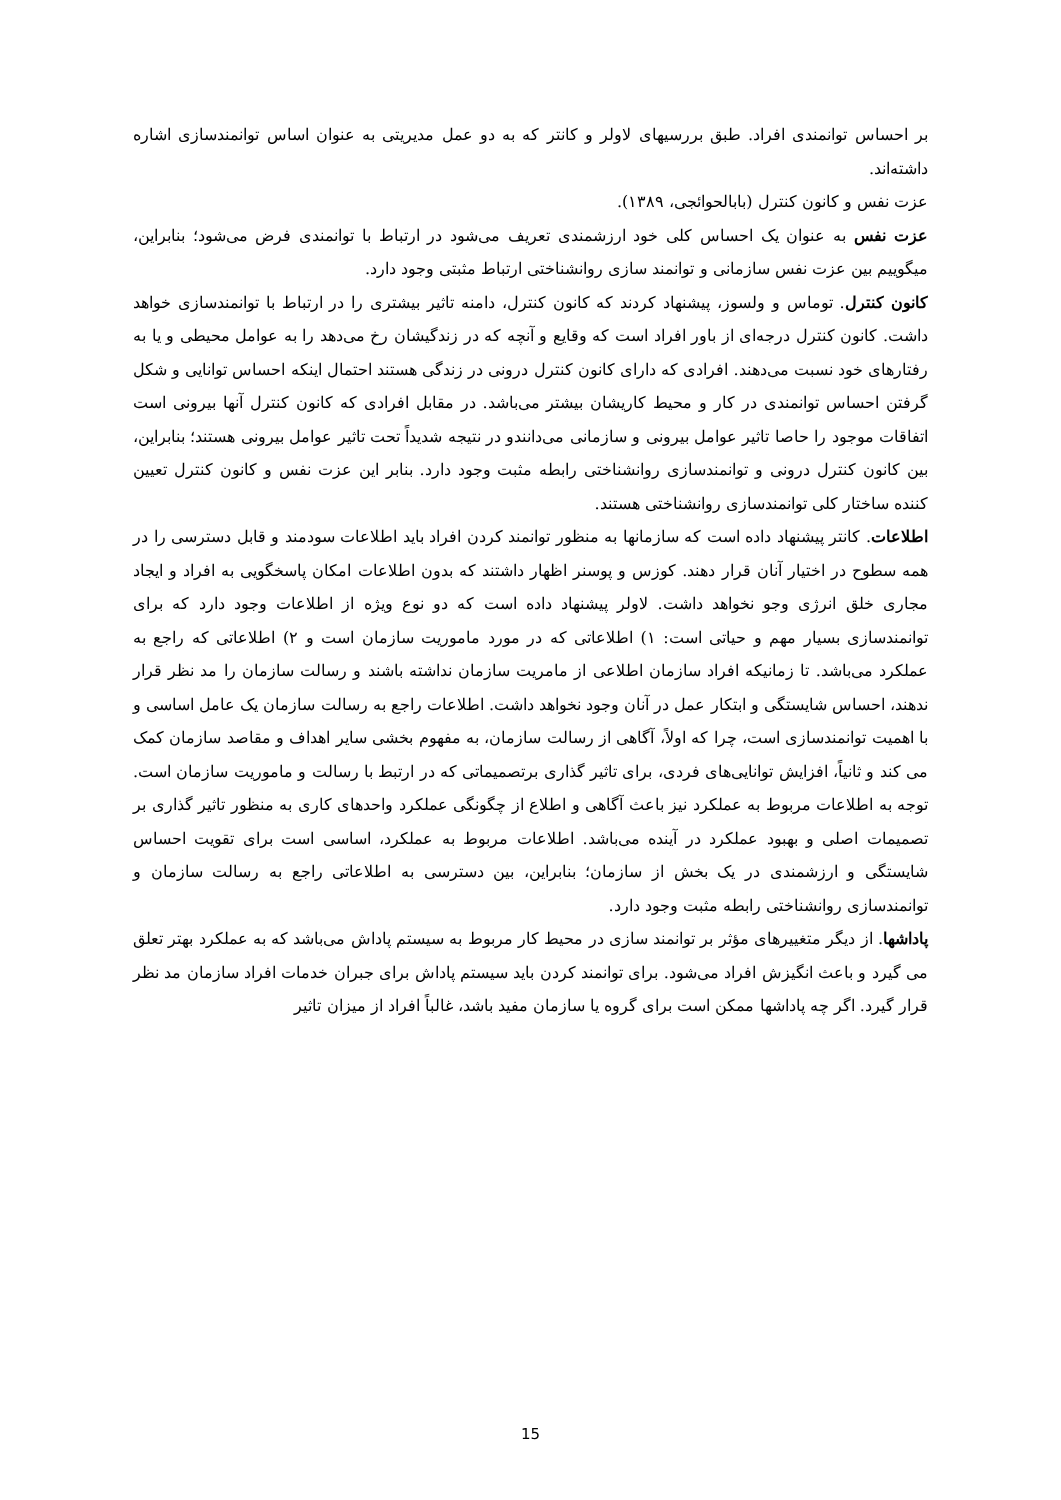بر احساس توانمندی افراد. طبق بررسیهای لاولر و کانتر که به دو عمل مدیریتی به عنوان اساس توانمندسازی اشاره داشته‌اند.
عزت نفس و کانون کنترل (بابالحوائجی، ۱۳۸۹).
عزت نفس به عنوان یک احساس کلی خود ارزشمندی تعریف می‌شود در ارتباط با توانمندی فرض می‌شود؛ بنابراین، میگوییم بین عزت نفس سازمانی و توانمند سازی روانشناختی ارتباط مثبتی وجود دارد.
کانون کنترل. توماس و ولسوز، پیشنهاد کردند که کانون کنترل، دامنه تاثیر بیشتری را در ارتباط با توانمندسازی خواهد داشت. کانون کنترل درجه‌ای از باور افراد است که وقایع و آنچه که در زندگیشان رخ می‌دهد را به عوامل محیطی و یا به رفتارهای خود نسبت می‌دهند. افرادی که دارای کانون کنترل درونی در زندگی هستند احتمال اینکه احساس توانایی و شکل گرفتن احساس توانمندی در کار و محیط کاریشان بیشتر می‌باشد. در مقابل افرادی که کانون کنترل آنها بیرونی است اتفاقات موجود را حاصا تاثیر عوامل بیرونی و سازمانی می‌دانندو در نتیجه شدیداً تحت تاثیر عوامل بیرونی هستند؛ بنابراین، بین کانون کنترل درونی و توانمندسازی روانشناختی رابطه مثبت وجود دارد. بنابر این عزت نفس و کانون کنترل تعیین کننده ساختار کلی توانمندسازی روانشناختی هستند.
اطلاعات. کانتر پیشنهاد داده است که سازمانها به منظور توانمند کردن افراد باید اطلاعات سودمند و قابل دسترسی را در همه سطوح در اختیار آنان قرار دهند. کوزس و پوسنر اظهار داشتند که بدون اطلاعات امکان پاسخگویی به افراد و ایجاد مجاری خلق انرژی وجو نخواهد داشت. لاولر پیشنهاد داده است که دو نوع ویژه از اطلاعات وجود دارد که برای توانمندسازی بسیار مهم و حیاتی است: ۱) اطلاعاتی که در مورد ماموریت سازمان است و ۲) اطلاعاتی که راجع به عملکرد می‌باشد. تا زمانیکه افراد سازمان اطلاعی از مامریت سازمان نداشته باشند و رسالت سازمان را مد نظر قرار ندهند، احساس شایستگی و ابتکار عمل در آنان وجود نخواهد داشت. اطلاعات راجع به رسالت سازمان یک عامل اساسی و با اهمیت توانمندسازی است، چرا که اولاً، آگاهی از رسالت سازمان، به مفهوم بخشی سایر اهداف و مقاصد سازمان کمک می کند و ثانیاً، افزایش توانایی‌های فردی، برای تاثیر گذاری برتصمیماتی که در ارتبط با رسالت و ماموریت سازمان است. توجه به اطلاعات مربوط به عملکرد نیز باعث آگاهی و اطلاع از چگونگی عملکرد واحدهای کاری به منظور تاثیر گذاری بر تصمیمات اصلی و بهبود عملکرد در آینده می‌باشد. اطلاعات مربوط به عملکرد، اساسی است برای تقویت احساس شایستگی و ارزشمندی در یک بخش از سازمان؛ بنابراین، بین دسترسی به اطلاعاتی راجع به رسالت سازمان و توانمندسازی روانشناختی رابطه مثبت وجود دارد.
پاداشها. از دیگر متغییرهای مؤثر بر توانمند سازی در محیط کار مربوط به سیستم پاداش می‌باشد که به عملکرد بهتر تعلق می گیرد و باعث انگیزش افراد می‌شود. برای توانمند کردن باید سیستم پاداش برای جبران خدمات افراد سازمان مد نظر قرار گیرد. اگر چه پاداشها ممکن است برای گروه یا سازمان مفید باشد، غالباً افراد از میزان تاثیر
15